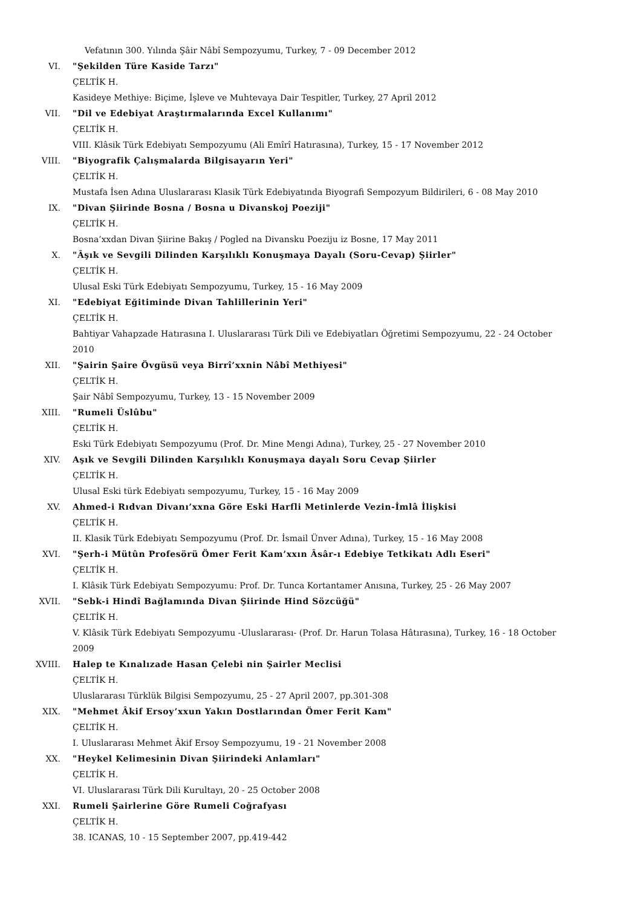Vefatının 300. Yılında Şâir Nâbî Sempozyumu, Turkey, 7 - 09 December 2012
VI. "Şekilden Türe Kaside Tarzı"
ÇELTİK H.
Kasideye Methiye: Biçime, İşleve ve Muhtevaya Dair Tespitler, Turkey, 27 April 2012
VII. "Dil ve Edebiyat Araştırmalarında Excel Kullanımı"
ÇELTİK H.
VIII. Klâsik Türk Edebiyatı Sempozyumu (Ali Emîrî Hatırasına), Turkey, 15 - 17 November 2012
VIII. "Biyografik Çalışmalarda Bilgisayarın Yeri"
ÇELTİK H.
Mustafa İsen Adına Uluslararası Klasik Türk Edebiyatında Biyografi Sempozyum Bildirileri, 6 - 08 May 2010
IX. "Divan Şiirinde Bosna / Bosna u Divanskoj Poeziji"
ÇELTİK H.
Bosna’xxdan Divan Şiirine Bakış / Pogled na Divansku Poeziju iz Bosne, 17 May 2011
X. "Âşık ve Sevgili Dilinden Karşılıklı Konuşmaya Dayalı (Soru-Cevap) Şiirler"
ÇELTİK H.
Ulusal Eski Türk Edebiyatı Sempozyumu, Turkey, 15 - 16 May 2009
XI. "Edebiyat Eğitiminde Divan Tahlillerinin Yeri"
ÇELTİK H.
Bahtiyar Vahapzade Hatırasına I. Uluslararası Türk Dili ve Edebiyatları Öğretimi Sempozyumu, 22 - 24 October 2010
XII. "Şairin Şaire Övgüsü veya Birrî’xxnin Nâbî Methiyesi"
ÇELTİK H.
Şair Nâbî Sempozyumu, Turkey, 13 - 15 November 2009
XIII. "Rumeli Üslûbu"
ÇELTİK H.
Eski Türk Edebiyatı Sempozyumu (Prof. Dr. Mine Mengi Adına), Turkey, 25 - 27 November 2010
XIV. Aşık ve Sevgili Dilinden Karşılıklı Konuşmaya dayalı Soru Cevap Şiirler
ÇELTİK H.
Ulusal Eski türk Edebiyatı sempozyumu, Turkey, 15 - 16 May 2009
XV. Ahmed-i Rıdvan Divanı’xxna Göre Eski Harfli Metinlerde Vezin-İmlâ İlişkisi
ÇELTİK H.
II. Klasik Türk Edebiyatı Sempozyumu (Prof. Dr. İsmail Ünver Adına), Turkey, 15 - 16 May 2008
XVI. "Şerh-i Mütûn Profesörü Ömer Ferit Kam’xxın Âsâr-ı Edebiye Tetkikatı Adlı Eseri"
ÇELTİK H.
I. Klâsik Türk Edebiyatı Sempozyumu: Prof. Dr. Tunca Kortantamer Anısına, Turkey, 25 - 26 May 2007
XVII. "Sebk-i Hindî Bağlamında Divan Şiirinde Hind Sözcüğü"
ÇELTİK H.
V. Klâsik Türk Edebiyatı Sempozyumu -Uluslararası- (Prof. Dr. Harun Tolasa Hâtırasına), Turkey, 16 - 18 October 2009
XVIII. Halep te Kınalızade Hasan Çelebi nin Şairler Meclisi
ÇELTİK H.
Uluslararası Türklük Bilgisi Sempozyumu, 25 - 27 April 2007, pp.301-308
XIX. "Mehmet Âkif Ersoy’xxun Yakın Dostlarından Ömer Ferit Kam"
ÇELTİK H.
I. Uluslararası Mehmet Âkif Ersoy Sempozyumu, 19 - 21 November 2008
XX. "Heykel Kelimesinin Divan Şiirindeki Anlamları"
ÇELTİK H.
VI. Uluslararası Türk Dili Kurultayı, 20 - 25 October 2008
XXI. Rumeli Şairlerine Göre Rumeli Coğrafyası
ÇELTİK H.
38. ICANAS, 10 - 15 September 2007, pp.419-442